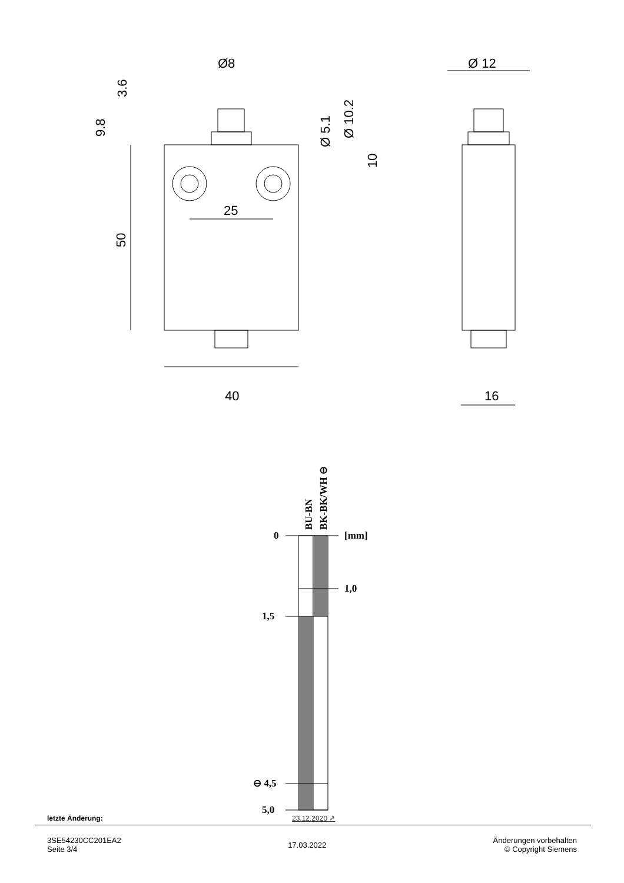Ø8
Ø 12
25
40
16
50
9.8
3.6
Ø 5.1
Ø 10.2
10
0
[mm]
1,0
1,5
⊖ 4,5
5,0
BU-BN
BK-BK/WH ⊖
letzte Änderung: 23.12.2020 ↗
3SE54230CC201EA2
Seite 3/4
17.03.2022
Änderungen vorbehalten
© Copyright Siemens